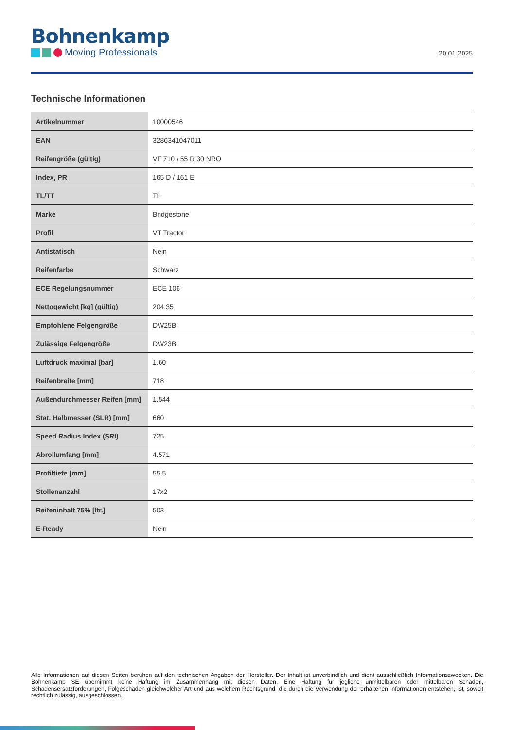Bohnenkamp
Moving Professionals
20.01.2025
Technische Informationen
| Artikelnummer | 10000546 |
| EAN | 3286341047011 |
| Reifengröße (gültig) | VF 710 / 55 R 30 NRO |
| Index, PR | 165 D / 161 E |
| TL/TT | TL |
| Marke | Bridgestone |
| Profil | VT Tractor |
| Antistatisch | Nein |
| Reifenfarbe | Schwarz |
| ECE Regelungsnummer | ECE 106 |
| Nettogewicht [kg] (gültig) | 204,35 |
| Empfohlene Felgengröße | DW25B |
| Zulässige Felgengröße | DW23B |
| Luftdruck maximal [bar] | 1,60 |
| Reifenbreite [mm] | 718 |
| Außendurchmesser Reifen [mm] | 1.544 |
| Stat. Halbmesser (SLR) [mm] | 660 |
| Speed Radius Index (SRI) | 725 |
| Abrollumfang [mm] | 4.571 |
| Profiltiefe [mm] | 55,5 |
| Stollenanzahl | 17x2 |
| Reifeninhalt 75% [ltr.] | 503 |
| E-Ready | Nein |
Alle Informationen auf diesen Seiten beruhen auf den technischen Angaben der Hersteller. Der Inhalt ist unverbindlich und dient ausschließlich Informationszwecken. Die Bohnenkamp SE übernimmt keine Haftung im Zusammenhang mit diesen Daten. Eine Haftung für jegliche unmittelbaren oder mittelbaren Schäden, Schadensersatzforderungen, Folgeschäden gleichwelcher Art und aus welchem Rechtsgrund, die durch die Verwendung der erhaltenen Informationen entstehen, ist, soweit rechtlich zulässig, ausgeschlossen.